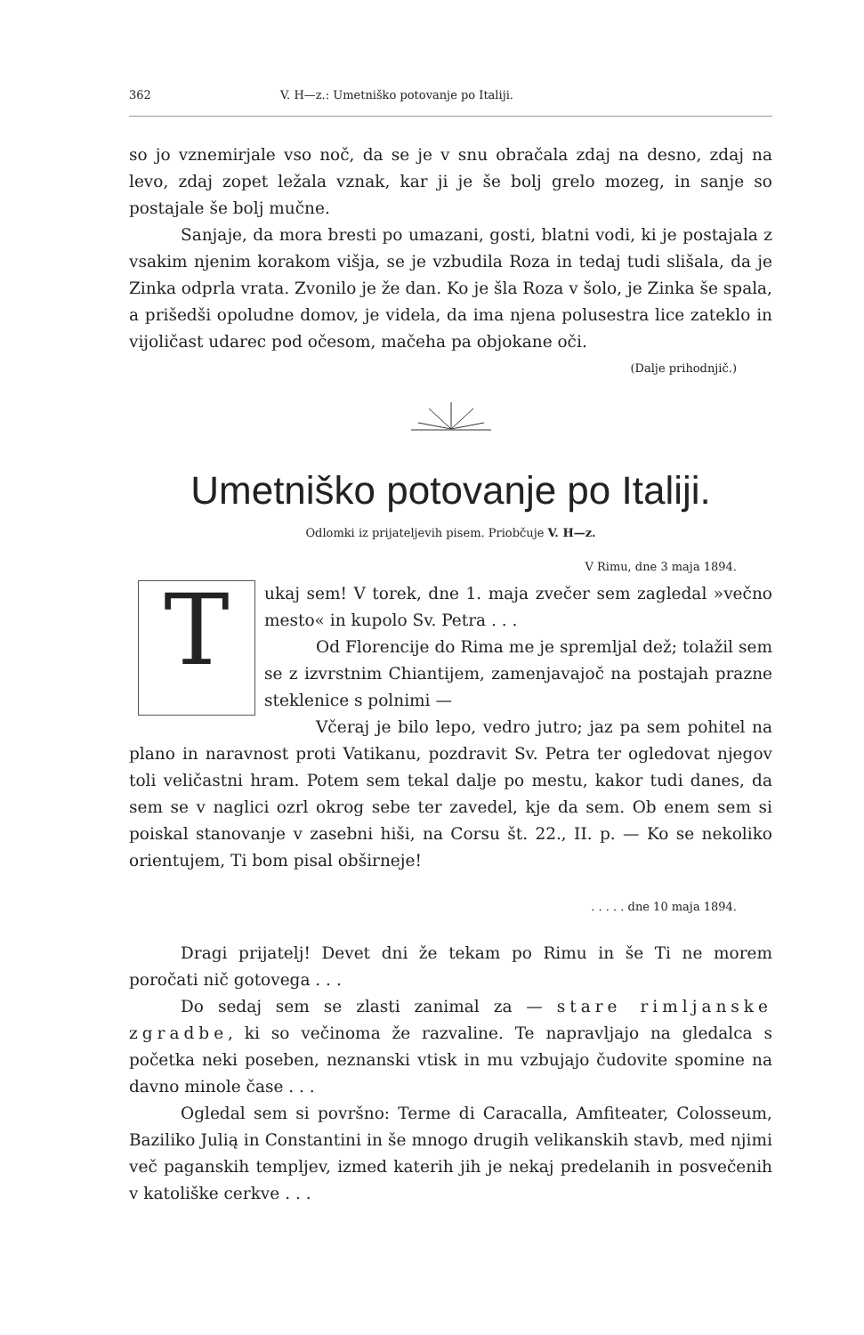362 V. H—z.: Umetniško potovanje po Italiji.
so jo vznemirjale vso noč, da se je v snu obračala zdaj na desno, zdaj na levo, zdaj zopet ležala vznak, kar ji je še bolj grelo mozeg, in sanje so postajale še bolj mučne.
Sanjaje, da mora bresti po umazani, gosti, blatni vodi, ki je postajala z vsakim njenim korakom višja, se je vzbudila Roza in tedaj tudi slišala, da je Zinka odprla vrata. Zvonilo je že dan. Ko je šla Roza v šolo, je Zinka še spala, a prišedši opoludne domov, je videla, da ima njena polusestra lice zateklo in vijoličast udarec pod očesom, mačeha pa objokane oči.
(Dalje prihodnjič.)
Umetniško potovanje po Italiji.
Odlomki iz prijateljevih pisem. Priobčuje V. H—z.
V Rimu, dne 3 maja 1894.
T
ukaj sem! V torek, dne 1. maja zvečer sem zagledal »večno mesto« in kupolo Sv. Petra . . .
Od Florencije do Rima me je spremljal dež; tolažil sem se z izvrstnim Chiantijem, zamenjavajoč na postajah prazne steklenice s polnimi —
Včeraj je bilo lepo, vedro jutro; jaz pa sem pohitel na plano in naravnost proti Vatikanu, pozdravit Sv. Petra ter ogledovat njegov toli veličastni hram. Potem sem tekal dalje po mestu, kakor tudi danes, da sem se v naglici ozrl okrog sebe ter zavedel, kje da sem. Ob enem sem si poiskal stanovanje v zasebni hiši, na Corsu št. 22., II. p. — Ko se nekoliko orientujem, Ti bom pisal obširneje!
. . . . . dne 10 maja 1894.
Dragi prijatelj! Devet dni že tekam po Rimu in še Ti ne morem poročati nič gotovega . . .
Do sedaj sem se zlasti zanimal za — stare rimljanske zgradbe, ki so večinoma že razvaline. Te napravljajo na gledalca s početka neki poseben, neznanski vtisk in mu vzbujajo čudovite spomine na davno minole čase . . .
Ogledal sem si površno: Terme di Caracalla, Amfiteater, Colosseum, Baziliko Julią in Constantini in še mnogo drugih velikanskih stavb, med njimi več paganskih templjev, izmed katerih jih je nekaj predelanih in posvečenih v katoliške cerkve . . .